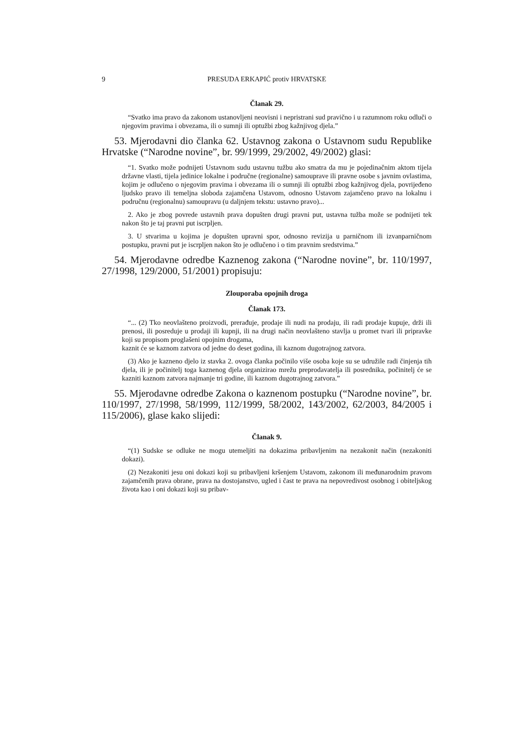9 PRESUDA ERKAPIĆ protiv HRVATSKE
Članak 29.
“Svatko ima pravo da zakonom ustanovljeni neovisni i nepristrani sud pravično i u razumnom roku odluči o njegovim pravima i obvezama, ili o sumnji ili optužbi zbog kažnjivog djela.”
53. Mjerodavni dio članka 62. Ustavnog zakona o Ustavnom sudu Republike Hrvatske (“Narodne novine”, br. 99/1999, 29/2002, 49/2002) glasi:
“1. Svatko može podnijeti Ustavnom sudu ustavnu tužbu ako smatra da mu je pojedinačnim aktom tijela državne vlasti, tijela jedinice lokalne i područne (regionalne) samouprave ili pravne osobe s javnim ovlastima, kojim je odlučeno o njegovim pravima i obvezama ili o sumnji ili optužbi zbog kažnjivog djela, povrijeđeno ljudsko pravo ili temeljna sloboda zajamčena Ustavom, odnosno Ustavom zajamčeno pravo na lokalnu i područnu (regionalnu) samoupravu (u daljnjem tekstu: ustavno pravo)...
2. Ako je zbog povrede ustavnih prava dopušten drugi pravni put, ustavna tužba može se podnijeti tek nakon što je taj pravni put iscrpljen.
3. U stvarima u kojima je dopušten upravni spor, odnosno revizija u parničnom ili izvanparničnom postupku, pravni put je iscrpljen nakon što je odlučeno i o tim pravnim sredstvima.”
54. Mjerodavne odredbe Kaznenog zakona (“Narodne novine”, br. 110/1997, 27/1998, 129/2000, 51/2001) propisuju:
Zlouporaba opojnih droga
Članak 173.
“... (2) Tko neovlašteno proizvodi, prerađuje, prodaje ili nudi na prodaju, ili radi prodaje kupuje, drži ili prenosi, ili posreduje u prodaji ili kupnji, ili na drugi način neovlašteno stavlja u promet tvari ili pripravke koji su propisom proglašeni opojnim drogama,
kaznit će se kaznom zatvora od jedne do deset godina, ili kaznom dugotrajnog zatvora.
(3) Ako je kazneno djelo iz stavka 2. ovoga članka počinilo više osoba koje su se udružile radi činjenja tih djela, ili je počinitelj toga kaznenog djela organizirao mrežu preprodavatelja ili posrednika, počinitelj će se kazniti kaznom zatvora najmanje tri godine, ili kaznom dugotrajnog zatvora.”
55. Mjerodavne odredbe Zakona o kaznenom postupku (“Narodne novine”, br. 110/1997, 27/1998, 58/1999, 112/1999, 58/2002, 143/2002, 62/2003, 84/2005 i 115/2006), glase kako slijedi:
Članak 9.
“(1) Sudske se odluke ne mogu utemeljiti na dokazima pribavljenim na nezakonit način (nezakoniti dokazi).
(2) Nezakoniti jesu oni dokazi koji su pribavljeni kršenjem Ustavom, zakonom ili međunarodnim pravom zajamčenih prava obrane, prava na dostojanstvo, ugled i čast te prava na nepovredivost osobnog i obiteljskog života kao i oni dokazi koji su pribav-